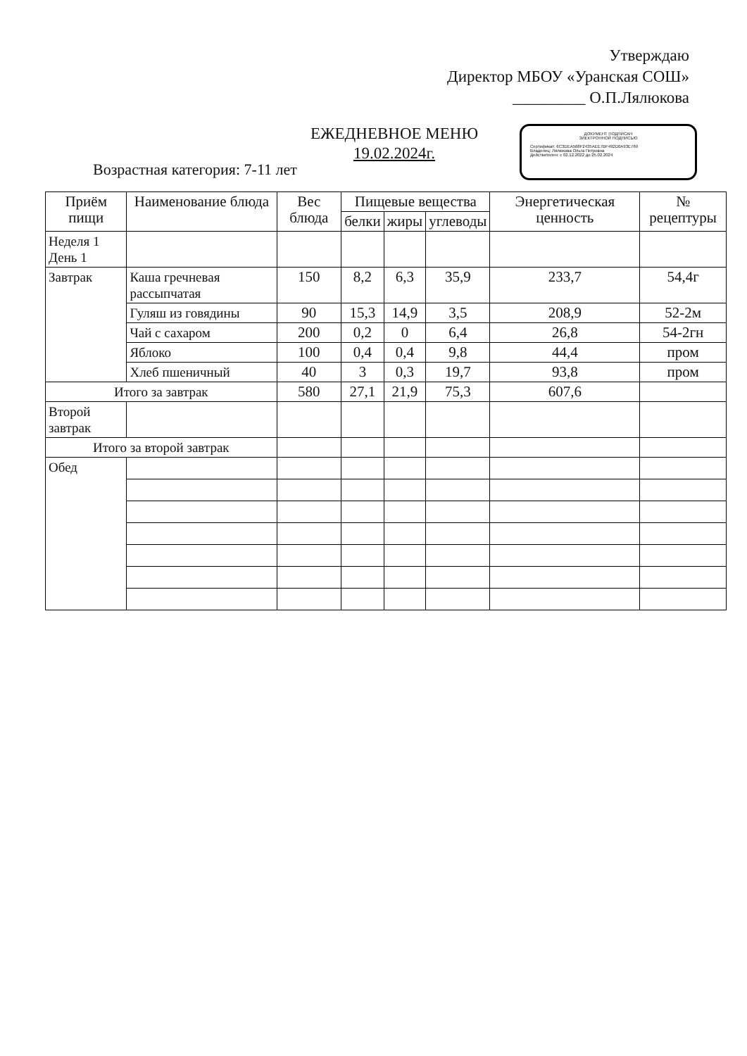Утверждаю
Директор МБОУ «Уранская СОШ»
_________ О.П.Лялюкова
ЕЖЕДНЕВНОЕ МЕНЮ
19.02.2024г.
ДОКУМЕНТ ПОДПИСАН
ЭЛЕКТРОННОЙ ПОДПИСЬЮ
Сертификат: 6C3DEA568F2435AEE7BF492D0A93E769
Владелец: Лялюкова Ольга Петровна
Действителен: с 02.12.2022 до 25.02.2024
Возрастная категория: 7-11 лет
| Приём пищи | Наименование блюда | Вес блюда | Пищевые вещества | | | Энергетическая ценность | № рецептуры |
| --- | --- | --- | --- | --- | --- | --- | --- |
| | | | белки | жиры | углеводы | | |
| Неделя 1 День 1 | | | | | | | |
| Завтрак | Каша гречневая рассыпчатая | 150 | 8,2 | 6,3 | 35,9 | 233,7 | 54,4г |
| | Гуляш из говядины | 90 | 15,3 | 14,9 | 3,5 | 208,9 | 52-2м |
| | Чай с сахаром | 200 | 0,2 | 0 | 6,4 | 26,8 | 54-2гн |
| | Яблоко | 100 | 0,4 | 0,4 | 9,8 | 44,4 | пром |
| | Хлеб пшеничный | 40 | 3 | 0,3 | 19,7 | 93,8 | пром |
| Итого за завтрак | | 580 | 27,1 | 21,9 | 75,3 | 607,6 | |
| Второй завтрак | | | | | | | |
| Итого за второй завтрак | | | | | | | |
| Обед | | | | | | | |